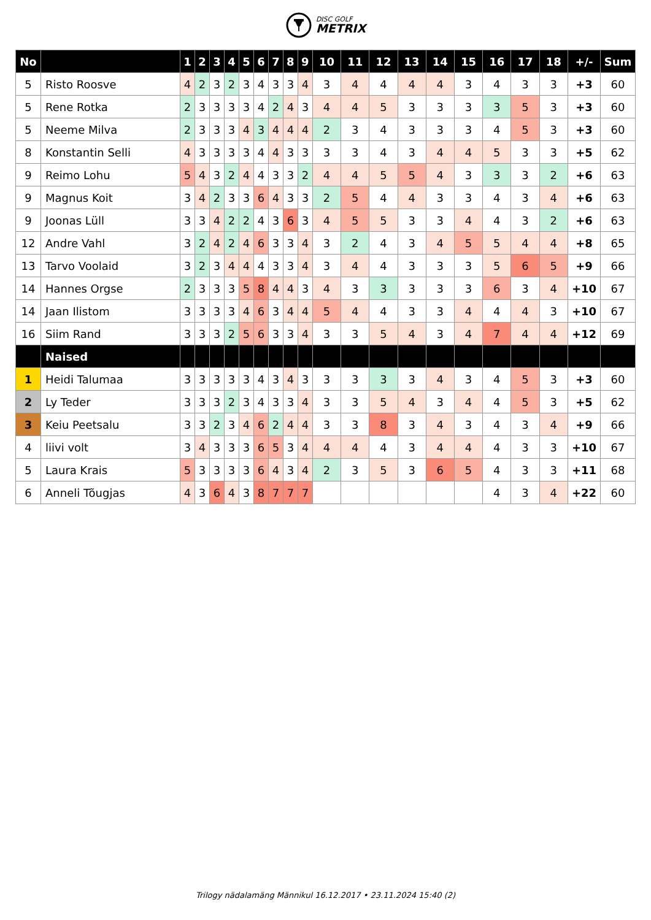DISC GOLF
METRIX
| No | | 1 | 2 | 3 | 4 | 5 | 6 | 7 | 8 | 9 | 10 | 11 | 12 | 13 | 14 | 15 | 16 | 17 | 18 | +/- | Sum |
| --- | --- | --- | --- | --- | --- | --- | --- | --- | --- | --- | --- | --- | --- | --- | --- | --- | --- | --- | --- | --- | --- |
| 5 | Risto Roosve | 4 | 2 | 3 | 2 | 3 | 4 | 3 | 3 | 4 | 3 | 4 | 4 | 4 | 4 | 3 | 4 | 3 | 3 | +3 | 60 |
| 5 | Rene Rotka | 2 | 3 | 3 | 3 | 3 | 4 | 2 | 4 | 3 | 4 | 4 | 5 | 3 | 3 | 3 | 3 | 5 | 3 | +3 | 60 |
| 5 | Neeme Milva | 2 | 3 | 3 | 3 | 4 | 3 | 4 | 4 | 4 | 2 | 3 | 4 | 3 | 3 | 3 | 4 | 5 | 3 | +3 | 60 |
| 8 | Konstantin Selli | 4 | 3 | 3 | 3 | 3 | 4 | 4 | 3 | 3 | 3 | 3 | 4 | 3 | 4 | 4 | 5 | 3 | 3 | +5 | 62 |
| 9 | Reimo Lohu | 5 | 4 | 3 | 2 | 4 | 4 | 3 | 3 | 2 | 4 | 4 | 5 | 5 | 4 | 3 | 3 | 3 | 2 | +6 | 63 |
| 9 | Magnus Koit | 3 | 4 | 2 | 3 | 3 | 6 | 4 | 3 | 3 | 2 | 5 | 4 | 4 | 3 | 3 | 4 | 3 | 4 | +6 | 63 |
| 9 | Joonas Lüll | 3 | 3 | 4 | 2 | 2 | 4 | 3 | 6 | 3 | 4 | 5 | 5 | 3 | 3 | 4 | 4 | 3 | 2 | +6 | 63 |
| 12 | Andre Vahl | 3 | 2 | 4 | 2 | 4 | 6 | 3 | 3 | 4 | 3 | 2 | 4 | 3 | 4 | 5 | 5 | 4 | 4 | +8 | 65 |
| 13 | Tarvo Voolaid | 3 | 2 | 3 | 4 | 4 | 4 | 3 | 3 | 4 | 3 | 4 | 4 | 3 | 3 | 3 | 5 | 6 | 5 | +9 | 66 |
| 14 | Hannes Orgse | 2 | 3 | 3 | 3 | 5 | 8 | 4 | 4 | 3 | 4 | 3 | 3 | 3 | 3 | 3 | 6 | 3 | 4 | +10 | 67 |
| 14 | Jaan Ilistom | 3 | 3 | 3 | 3 | 4 | 6 | 3 | 4 | 4 | 5 | 4 | 4 | 3 | 3 | 4 | 4 | 4 | 3 | +10 | 67 |
| 16 | Siim Rand | 3 | 3 | 3 | 2 | 5 | 6 | 3 | 3 | 4 | 3 | 3 | 5 | 4 | 3 | 4 | 7 | 4 | 4 | +12 | 69 |
| | Naised | | | | | | | | | | | | | | | | | | | | |
| 1 | Heidi Talumaa | 3 | 3 | 3 | 3 | 3 | 4 | 3 | 4 | 3 | 3 | 3 | 3 | 3 | 4 | 3 | 4 | 5 | 3 | +3 | 60 |
| 2 | Ly Teder | 3 | 3 | 3 | 2 | 3 | 4 | 3 | 3 | 4 | 3 | 3 | 5 | 4 | 3 | 4 | 4 | 5 | 3 | +5 | 62 |
| 3 | Keiu Peetsalu | 3 | 3 | 2 | 3 | 4 | 6 | 2 | 4 | 4 | 3 | 3 | 8 | 3 | 4 | 3 | 4 | 3 | 4 | +9 | 66 |
| 4 | liivi volt | 3 | 4 | 3 | 3 | 3 | 6 | 5 | 3 | 4 | 4 | 4 | 4 | 3 | 4 | 4 | 4 | 3 | 3 | +10 | 67 |
| 5 | Laura Krais | 5 | 3 | 3 | 3 | 3 | 6 | 4 | 3 | 4 | 2 | 3 | 5 | 3 | 6 | 5 | 4 | 3 | 3 | +11 | 68 |
| 6 | Anneli Tõugjas | 4 | 3 | 6 | 4 | 3 | 8 | 7 | 7 | 7 | | | | | | | 4 | 3 | 4 | +22 | 60 |
Trilogy nädalamäng Männikul 16.12.2017 • 23.11.2024 15:40 (2)